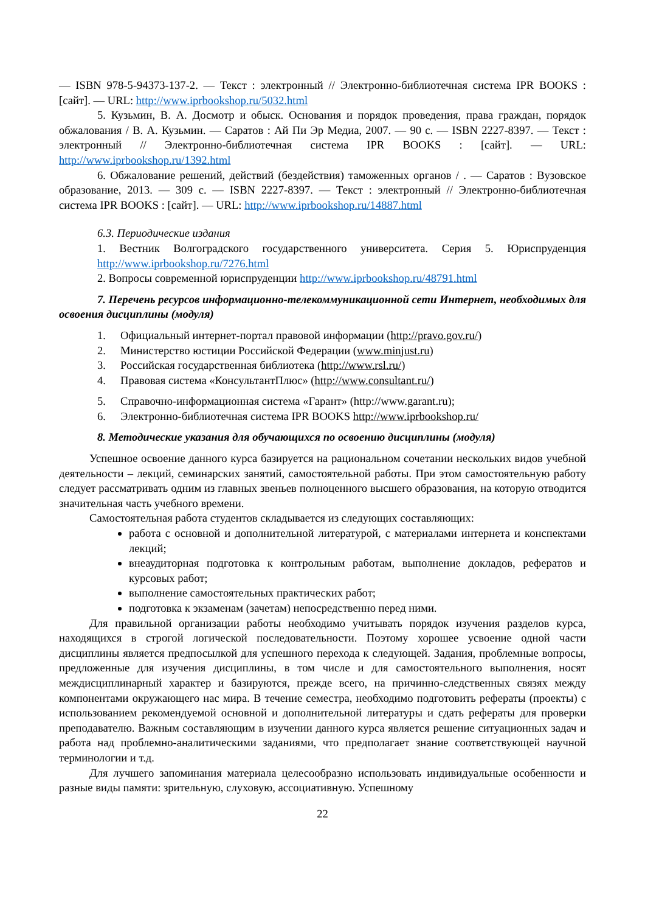— ISBN 978-5-94373-137-2. — Текст : электронный // Электронно-библиотечная система IPR BOOKS : [сайт]. — URL: http://www.iprbookshop.ru/5032.html
5. Кузьмин, В. А. Досмотр и обыск. Основания и порядок проведения, права граждан, порядок обжалования / В. А. Кузьмин. — Саратов : Ай Пи Эр Медиа, 2007. — 90 c. — ISBN 2227-8397. — Текст : электронный // Электронно-библиотечная система IPR BOOKS : [сайт]. — URL: http://www.iprbookshop.ru/1392.html
6. Обжалование решений, действий (бездействия) таможенных органов / . — Саратов : Вузовское образование, 2013. — 309 c. — ISBN 2227-8397. — Текст : электронный // Электронно-библиотечная система IPR BOOKS : [сайт]. — URL: http://www.iprbookshop.ru/14887.html
6.3. Периодические издания
1. Вестник Волгоградского государственного университета. Серия 5. Юриспруденция http://www.iprbookshop.ru/7276.html
2. Вопросы современной юриспруденции http://www.iprbookshop.ru/48791.html
7. Перечень ресурсов информационно-телекоммуникационной сети Интернет, необходимых для освоения дисциплины (модуля)
1. Официальный интернет-портал правовой информации (http://pravo.gov.ru/)
2. Министерство юстиции Российской Федерации (www.minjust.ru)
3. Российская государственная библиотека (http://www.rsl.ru/)
4. Правовая система «КонсультантПлюс» (http://www.consultant.ru/)
5. Справочно-информационная система «Гарант» (http://www.garant.ru);
6. Электронно-библиотечная система IPR BOOKS http://www.iprbookshop.ru/
8. Методические указания для обучающихся по освоению дисциплины (модуля)
Успешное освоение данного курса базируется на рациональном сочетании нескольких видов учебной деятельности – лекций, семинарских занятий, самостоятельной работы. При этом самостоятельную работу следует рассматривать одним из главных звеньев полноценного высшего образования, на которую отводится значительная часть учебного времени.
Самостоятельная работа студентов складывается из следующих составляющих:
работа с основной и дополнительной литературой, с материалами интернета и конспектами лекций;
внеаудиторная подготовка к контрольным работам, выполнение докладов, рефератов и курсовых работ;
выполнение самостоятельных практических работ;
подготовка к экзаменам (зачетам) непосредственно перед ними.
Для правильной организации работы необходимо учитывать порядок изучения разделов курса, находящихся в строгой логической последовательности. Поэтому хорошее усвоение одной части дисциплины является предпосылкой для успешного перехода к следующей. Задания, проблемные вопросы, предложенные для изучения дисциплины, в том числе и для самостоятельного выполнения, носят междисциплинарный характер и базируются, прежде всего, на причинно-следственных связях между компонентами окружающего нас мира. В течение семестра, необходимо подготовить рефераты (проекты) с использованием рекомендуемой основной и дополнительной литературы и сдать рефераты для проверки преподавателю. Важным составляющим в изучении данного курса является решение ситуационных задач и работа над проблемно-аналитическими заданиями, что предполагает знание соответствующей научной терминологии и т.д.
Для лучшего запоминания материала целесообразно использовать индивидуальные особенности и разные виды памяти: зрительную, слуховую, ассоциативную. Успешному
22